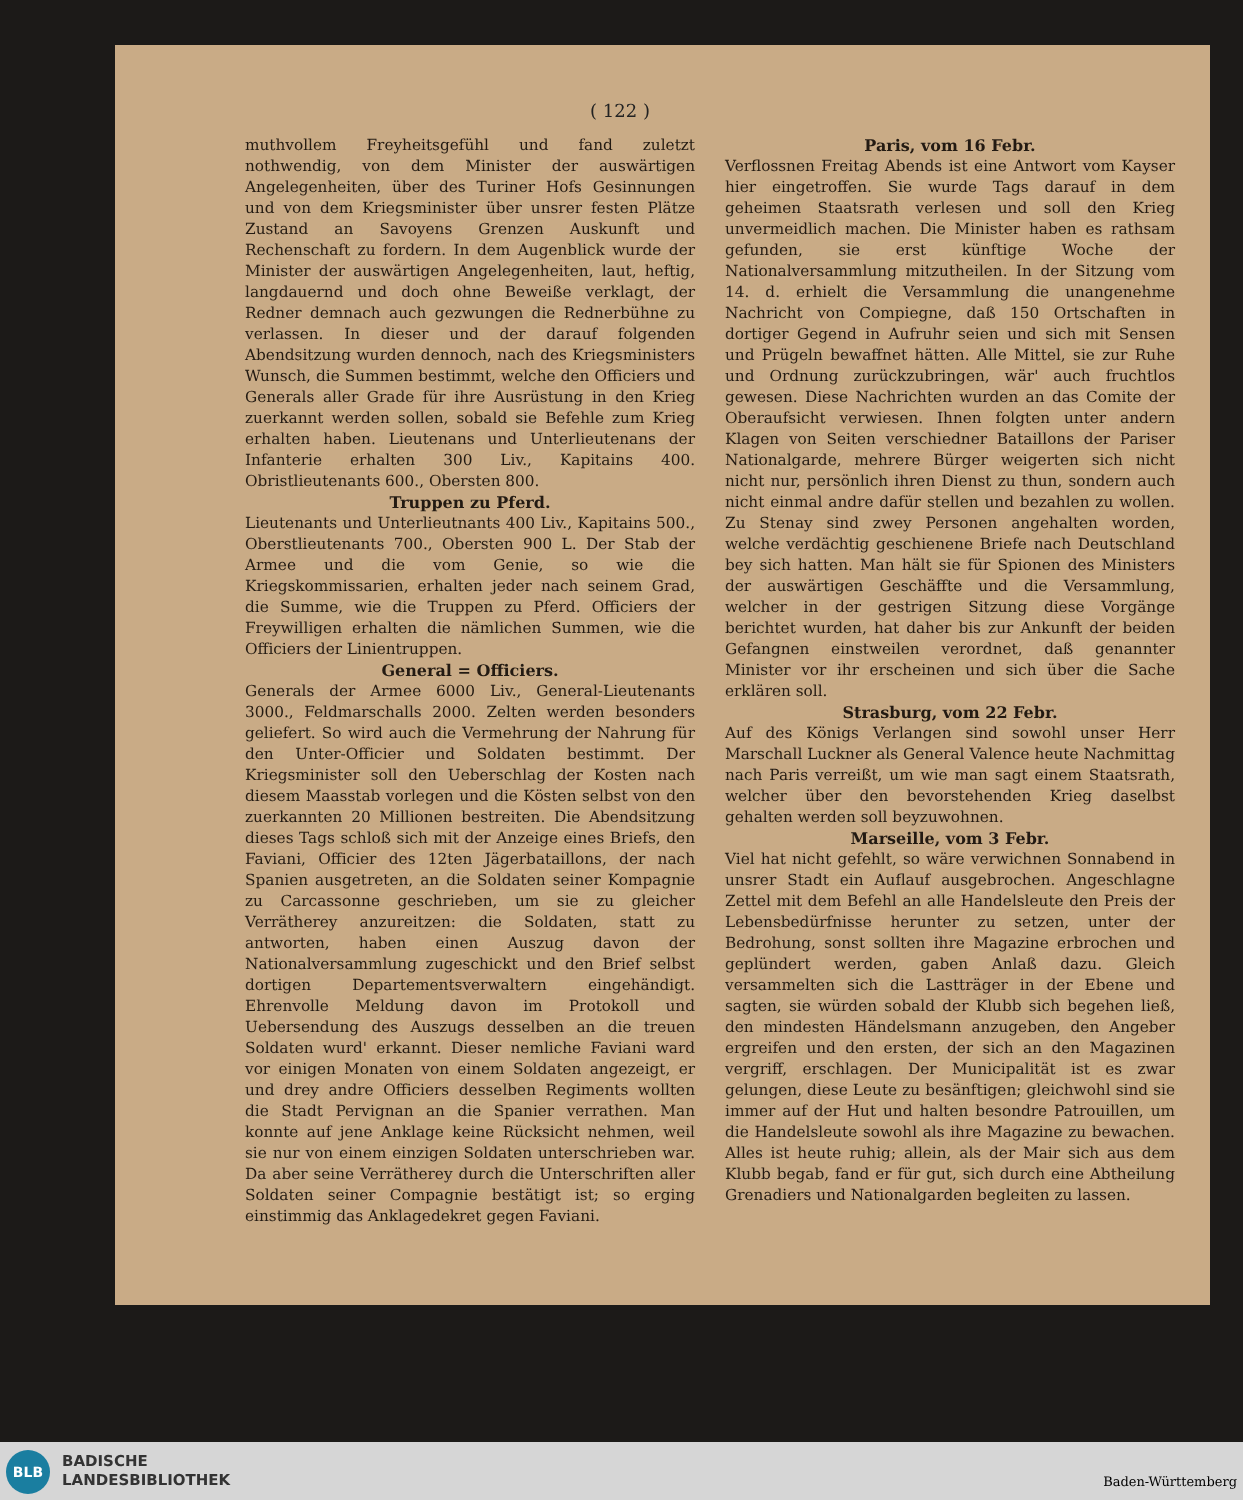( 122 )
muthvollem Freyheitsgefühl und fand zuletzt nothwendig, von dem Minister der auswärtigen Angelegenheiten, über des Turiner Hofs Gesinnungen und von dem Kriegsminister über unsrer festen Plätze Zustand an Savoyens Grenzen Auskunft und Rechenschaft zu fordern. In dem Augenblick wurde der Minister der auswärtigen Angelegenheiten, laut, heftig, langdauernd und doch ohne Beweiße verklagt, der Redner demnach auch gezwungen die Rednerbühne zu verlassen. In dieser und der darauf folgenden Abendsitzung wurden dennoch, nach des Kriegsministers Wunsch, die Summen bestimmt, welche den Officiers und Generals aller Grade für ihre Ausrüstung in den Krieg zuerkannt werden sollen, sobald sie Befehle zum Krieg erhalten haben. Lieutenans und Unterlieutenans der Infanterie erhalten 300 Liv., Kapitains 400. Obristlieutenants 600., Obersten 800.
Truppen zu Pferd.
Lieutenants und Unterlieutnants 400 Liv., Kapitains 500., Oberstlieutenants 700., Obersten 900 L. Der Stab der Armee und die vom Genie, so wie die Kriegskommissarien, erhalten jeder nach seinem Grad, die Summe, wie die Truppen zu Pferd. Officiers der Freywilligen erhalten die nämlichen Summen, wie die Officiers der Linientruppen.
General = Officiers.
Generals der Armee 6000 Liv., General-Lieutenants 3000., Feldmarschalls 2000. Zelten werden besonders geliefert. So wird auch die Vermehrung der Nahrung für den Unter-Officier und Soldaten bestimmt. Der Kriegsminister soll den Ueberschlag der Kosten nach diesem Maasstab vorlegen und die Kösten selbst von den zuerkannten 20 Millionen bestreiten. Die Abendsitzung dieses Tags schloß sich mit der Anzeige eines Briefs, den Faviani, Officier des 12ten Jägerbataillons, der nach Spanien ausgetreten, an die Soldaten seiner Kompagnie zu Carcassonne geschrieben, um sie zu gleicher Verrätherey anzureitzen: die Soldaten, statt zu antworten, haben einen Auszug davon der Nationalversammlung zugeschickt und den Brief selbst dortigen Departementsverwaltern eingehändigt. Ehrenvolle Meldung davon im Protokoll und Uebersendung des Auszugs desselben an die treuen Soldaten wurd' erkannt. Dieser nemliche Faviani ward vor einigen Monaten von einem Soldaten angezeigt, er und drey andre Officiers desselben Regiments wollten die Stadt Pervignan an die Spanier verrathen. Man konnte auf jene Anklage keine Rücksicht nehmen, weil sie nur von einem einzigen Soldaten unterschrieben war. Da aber seine Verrätherey durch die Unterschriften aller Soldaten seiner Compagnie bestätigt ist; so erging einstimmig das Anklagedekret gegen Faviani.
Paris, vom 16 Febr.
Verflossnen Freitag Abends ist eine Antwort vom Kayser hier eingetroffen. Sie wurde Tags darauf in dem geheimen Staatsrath verlesen und soll den Krieg unvermeidlich machen. Die Minister haben es rathsam gefunden, sie erst künftige Woche der Nationalversammlung mitzutheilen. In der Sitzung vom 14. d. erhielt die Versammlung die unangenehme Nachricht von Compiegne, daß 150 Ortschaften in dortiger Gegend in Aufruhr seien und sich mit Sensen und Prügeln bewaffnet hätten. Alle Mittel, sie zur Ruhe und Ordnung zurückzubringen, wär' auch fruchtlos gewesen. Diese Nachrichten wurden an das Comite der Oberaufsicht verwiesen. Ihnen folgten unter andern Klagen von Seiten verschiedner Bataillons der Pariser Nationalgarde, mehrere Bürger weigerten sich nicht nicht nur, persönlich ihren Dienst zu thun, sondern auch nicht einmal andre dafür stellen und bezahlen zu wollen. Zu Stenay sind zwey Personen angehalten worden, welche verdächtig geschienene Briefe nach Deutschland bey sich hatten. Man hält sie für Spionen des Ministers der auswärtigen Geschäffte und die Versammlung, welcher in der gestrigen Sitzung diese Vorgänge berichtet wurden, hat daher bis zur Ankunft der beiden Gefangnen einstweilen verordnet, daß genannter Minister vor ihr erscheinen und sich über die Sache erklären soll.
Strasburg, vom 22 Febr.
Auf des Königs Verlangen sind sowohl unser Herr Marschall Luckner als General Valence heute Nachmittag nach Paris verreißt, um wie man sagt einem Staatsrath, welcher über den bevorstehenden Krieg daselbst gehalten werden soll beyzuwohnen.
Marseille, vom 3 Febr.
Viel hat nicht gefehlt, so wäre verwichnen Sonnabend in unsrer Stadt ein Auflauf ausgebrochen. Angeschlagne Zettel mit dem Befehl an alle Handelsleute den Preis der Lebensbedürfnisse herunter zu setzen, unter der Bedrohung, sonst sollten ihre Magazine erbrochen und geplündert werden, gaben Anlaß dazu. Gleich versammelten sich die Lastträger in der Ebene und sagten, sie würden sobald der Klubb sich begehen ließ, den mindesten Händelsmann anzugeben, den Angeber ergreifen und den ersten, der sich an den Magazinen vergriff, erschlagen. Der Municipalität ist es zwar gelungen, diese Leute zu besänftigen; gleichwohl sind sie immer auf der Hut und halten besondre Patrouillen, um die Handelsleute sowohl als ihre Magazine zu bewachen. Alles ist heute ruhig; allein, als der Mair sich aus dem Klubb begab, fand er für gut, sich durch eine Abtheilung Grenadiers und Nationalgarden begleiten zu lassen.
BLB
BADISCHE
LANDESBIBLIOTHEK
Baden-Württemberg